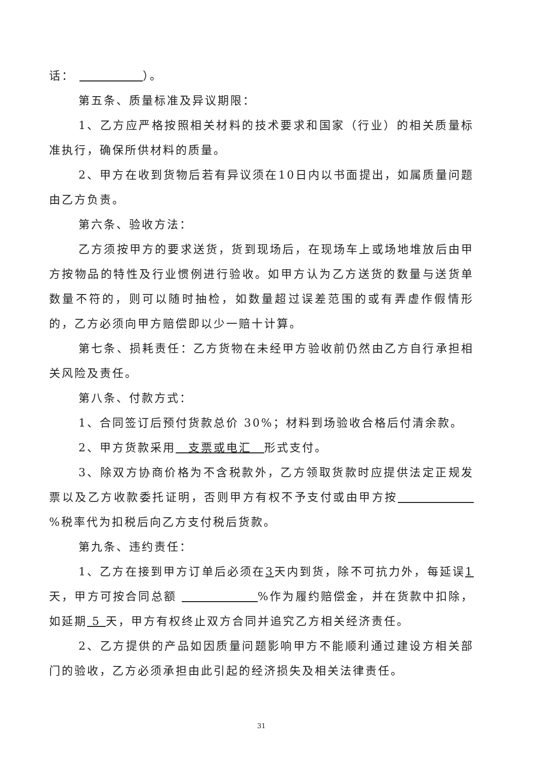话：       ）。
第五条、质量标准及异议期限：
1、乙方应严格按照相关材料的技术要求和国家（行业）的相关质量标准执行，确保所供材料的质量。
2、甲方在收到货物后若有异议须在10日内以书面提出，如属质量问题由乙方负责。
第六条、验收方法：
乙方须按甲方的要求送货，货到现场后，在现场车上或场地堆放后由甲方按物品的特性及行业惯例进行验收。如甲方认为乙方送货的数量与送货单数量不符的，则可以随时抽检，如数量超过误差范围的或有弄虚作假情形的，乙方必须向甲方赔偿即以少一赔十计算。
第七条、损耗责任：乙方货物在未经甲方验收前仍然由乙方自行承担相关风险及责任。
第八条、付款方式：
1、合同签订后预付货款总价 30%；材料到场验收合格后付清余款。
2、甲方货款采用 支票或电汇 形式支付。
3、除双方协商价格为不含税款外，乙方领取货款时应提供法定正规发票以及乙方收款委托证明，否则甲方有权不予支付或由甲方按       %税率代为扣税后向乙方支付税后货款。
第九条、违约责任：
1、乙方在接到甲方订单后必须在3天内到货，除不可抗力外，每延误1天，甲方可按合同总额        %作为履约赔偿金，并在货款中扣除，如延期 5 天，甲方有权终止双方合同并追究乙方相关经济责任。
2、乙方提供的产品如因质量问题影响甲方不能顺利通过建设方相关部门的验收，乙方必须承担由此引起的经济损失及相关法律责任。
31